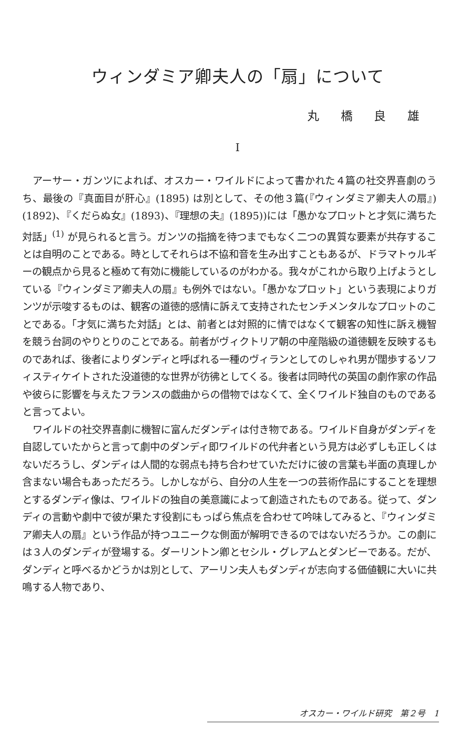ウィンダミア卿夫人の「扇」について
丸 橋 良 雄
I
アーサー・ガンツによれば、オスカー・ワイルドによって書かれた４篇の社交界喜劇のうち、最後の『真面目が肝心』(1895) は別として、その他３篇(『ウィンダミア卿夫人の扇』)(1892)、『くだらぬ女』(1893)、『理想の夫』(1895))には「愚かなプロットと才気に満ちた対話」<sup>(1)</sup> が見られると言う。ガンツの指摘を待つまでもなく二つの異質な要素が共存することは自明のことである。時としてそれらは不協和音を生み出すこともあるが、ドラマトゥルギーの観点から見ると極めて有効に機能しているのがわかる。我々がこれから取り上げようとしている『ウィンダミア卿夫人の扇』も例外ではない。「愚かなプロット」という表現によりガンツが示唆するものは、観客の道徳的感情に訴えて支持されたセンチメンタルなプロットのことである。「才気に満ちた対話」とは、前者とは対照的に情ではなくて観客の知性に訴え機智を競う台詞のやりとりのことである。前者がヴィクトリア朝の中産階級の道徳観を反映するものであれば、後者によりダンディと呼ばれる一種のヴィランとしてのしゃれ男が闊歩するソフィスティケイトされた没道徳的な世界が彷彿としてくる。後者は同時代の英国の劇作家の作品や彼らに影響を与えたフランスの戯曲からの借物ではなくて、全くワイルド独自のものであると言ってよい。
ワイルドの社交界喜劇に機智に富んだダンディは付き物である。ワイルド自身がダンディを自認していたからと言って劇中のダンディ即ワイルドの代弁者という見方は必ずしも正しくはないだろうし、ダンディは人間的な弱点も持ち合わせていただけに彼の言葉も半面の真理しか含まない場合もあっただろう。しかしながら、自分の人生を一つの芸術作品にすることを理想とするダンディ像は、ワイルドの独自の美意識によって創造されたものである。従って、ダンディの言動や劇中で彼が果たす役割にもっぱら焦点を合わせて吟味してみると、『ウィンダミア卿夫人の扇』という作品が持つユニークな側面が解明できるのではないだろうか。この劇には３人のダンディが登場する。ダーリントン卿とセシル・グレアムとダンビーである。だが、ダンディと呼べるかどうかは別として、アーリン夫人もダンディが志向する価値観に大いに共鳴する人物であり、
オスカー・ワイルド研究　第２号　1